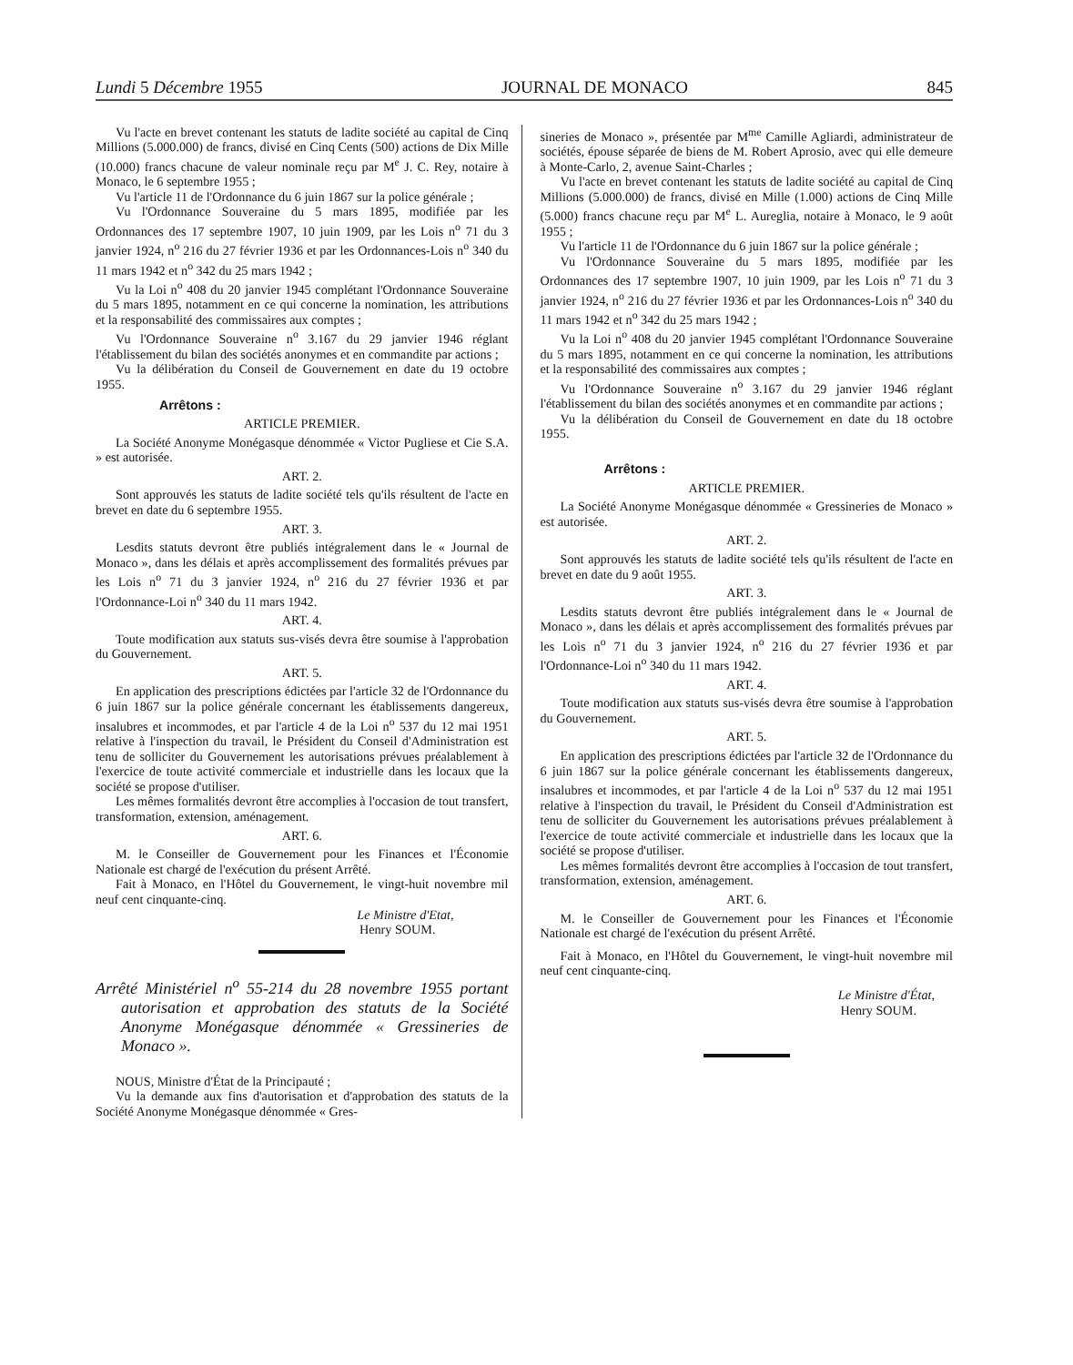Lundi 5 Décembre 1955 JOURNAL DE MONACO 845
Vu l'acte en brevet contenant les statuts de ladite société au capital de Cinq Millions (5.000.000) de francs, divisé en Cinq Cents (500) actions de Dix Mille (10.000) francs chacune de valeur nominale reçu par M<sup>e</sup> J. C. Rey, notaire à Monaco, le 6 septembre 1955 ;
Vu l'article 11 de l'Ordonnance du 6 juin 1867 sur la police générale ;
Vu l'Ordonnance Souveraine du 5 mars 1895, modifiée par les Ordonnances des 17 septembre 1907, 10 juin 1909, par les Lois n<sup>o</sup> 71 du 3 janvier 1924, n<sup>o</sup> 216 du 27 février 1936 et par les Ordonnances-Lois n<sup>o</sup> 340 du 11 mars 1942 et n<sup>o</sup> 342 du 25 mars 1942 ;
Vu la Loi n<sup>o</sup> 408 du 20 janvier 1945 complétant l'Ordonnance Souveraine du 5 mars 1895, notamment en ce qui concerne la nomination, les attributions et la responsabilité des commissaires aux comptes ;
Vu l'Ordonnance Souveraine n<sup>o</sup> 3.167 du 29 janvier 1946 réglant l'établissement du bilan des sociétés anonymes et en commandite par actions ;
Vu la délibération du Conseil de Gouvernement en date du 19 octobre 1955.
Arrêtons :
ARTICLE PREMIER.
La Société Anonyme Monégasque dénommée « Victor Pugliese et Cie S.A. » est autorisée.
ART. 2.
Sont approuvés les statuts de ladite société tels qu'ils résultent de l'acte en brevet en date du 6 septembre 1955.
ART. 3.
Lesdits statuts devront être publiés intégralement dans le « Journal de Monaco », dans les délais et après accomplissement des formalités prévues par les Lois n<sup>o</sup> 71 du 3 janvier 1924, n<sup>o</sup> 216 du 27 février 1936 et par l'Ordonnance-Loi n<sup>o</sup> 340 du 11 mars 1942.
ART. 4.
Toute modification aux statuts sus-visés devra être soumise à l'approbation du Gouvernement.
ART. 5.
En application des prescriptions édictées par l'article 32 de l'Ordonnance du 6 juin 1867 sur la police générale concernant les établissements dangereux, insalubres et incommodes, et par l'article 4 de la Loi n<sup>o</sup> 537 du 12 mai 1951 relative à l'inspection du travail, le Président du Conseil d'Administration est tenu de solliciter du Gouvernement les autorisations prévues préalablement à l'exercice de toute activité commerciale et industrielle dans les locaux que la société se propose d'utiliser.
Les mêmes formalités devront être accomplies à l'occasion de tout transfert, transformation, extension, aménagement.
ART. 6.
M. le Conseiller de Gouvernement pour les Finances et l'Économie Nationale est chargé de l'exécution du présent Arrêté.
Fait à Monaco, en l'Hôtel du Gouvernement, le vingt-huit novembre mil neuf cent cinquante-cinq.
Le Ministre d'Etat,
Henry SOUM.
Arrêté Ministériel n<sup>o</sup> 55-214 du 28 novembre 1955 portant autorisation et approbation des statuts de la Société Anonyme Monégasque dénommée « Gressineries de Monaco ».
NOUS, Ministre d'État de la Principauté ;
Vu la demande aux fins d'autorisation et d'approbation des statuts de la Société Anonyme Monégasque dénommée « Gres-
sineries de Monaco », présentée par M<sup>me</sup> Camille Agliardi, administrateur de sociétés, épouse séparée de biens de M. Robert Aprosio, avec qui elle demeure à Monte-Carlo, 2, avenue Saint-Charles ;
Vu l'acte en brevet contenant les statuts de ladite société au capital de Cinq Millions (5.000.000) de francs, divisé en Mille (1.000) actions de Cinq Mille (5.000) francs chacune reçu par M<sup>e</sup> L. Aureglia, notaire à Monaco, le 9 août 1955 ;
Vu l'article 11 de l'Ordonnance du 6 juin 1867 sur la police générale ;
Vu l'Ordonnance Souveraine du 5 mars 1895, modifiée par les Ordonnances des 17 septembre 1907, 10 juin 1909, par les Lois n<sup>o</sup> 71 du 3 janvier 1924, n<sup>o</sup> 216 du 27 février 1936 et par les Ordonnances-Lois n<sup>o</sup> 340 du 11 mars 1942 et n<sup>o</sup> 342 du 25 mars 1942 ;
Vu la Loi n<sup>o</sup> 408 du 20 janvier 1945 complétant l'Ordonnance Souveraine du 5 mars 1895, notamment en ce qui concerne la nomination, les attributions et la responsabilité des commissaires aux comptes ;
Vu l'Ordonnance Souveraine n<sup>o</sup> 3.167 du 29 janvier 1946 réglant l'établissement du bilan des sociétés anonymes et en commandite par actions ;
Vu la délibération du Conseil de Gouvernement en date du 18 octobre 1955.
Arrêtons :
ARTICLE PREMIER.
La Société Anonyme Monégasque dénommée « Gressineries de Monaco » est autorisée.
ART. 2.
Sont approuvés les statuts de ladite société tels qu'ils résultent de l'acte en brevet en date du 9 août 1955.
ART. 3.
Lesdits statuts devront être publiés intégralement dans le « Journal de Monaco », dans les délais et après accomplissement des formalités prévues par les Lois n<sup>o</sup> 71 du 3 janvier 1924, n<sup>o</sup> 216 du 27 février 1936 et par l'Ordonnance-Loi n<sup>o</sup> 340 du 11 mars 1942.
ART. 4.
Toute modification aux statuts sus-visés devra être soumise à l'approbation du Gouvernement.
ART. 5.
En application des prescriptions édictées par l'article 32 de l'Ordonnance du 6 juin 1867 sur la police générale concernant les établissements dangereux, insalubres et incommodes, et par l'article 4 de la Loi n<sup>o</sup> 537 du 12 mai 1951 relative à l'inspection du travail, le Président du Conseil d'Administration est tenu de solliciter du Gouvernement les autorisations prévues préalablement à l'exercice de toute activité commerciale et industrielle dans les locaux que la société se propose d'utiliser.
Les mêmes formalités devront être accomplies à l'occasion de tout transfert, transformation, extension, aménagement.
ART. 6.
M. le Conseiller de Gouvernement pour les Finances et l'Économie Nationale est chargé de l'exécution du présent Arrêté.
Fait à Monaco, en l'Hôtel du Gouvernement, le vingt-huit novembre mil neuf cent cinquante-cinq.
Le Ministre d'État,
Henry SOUM.